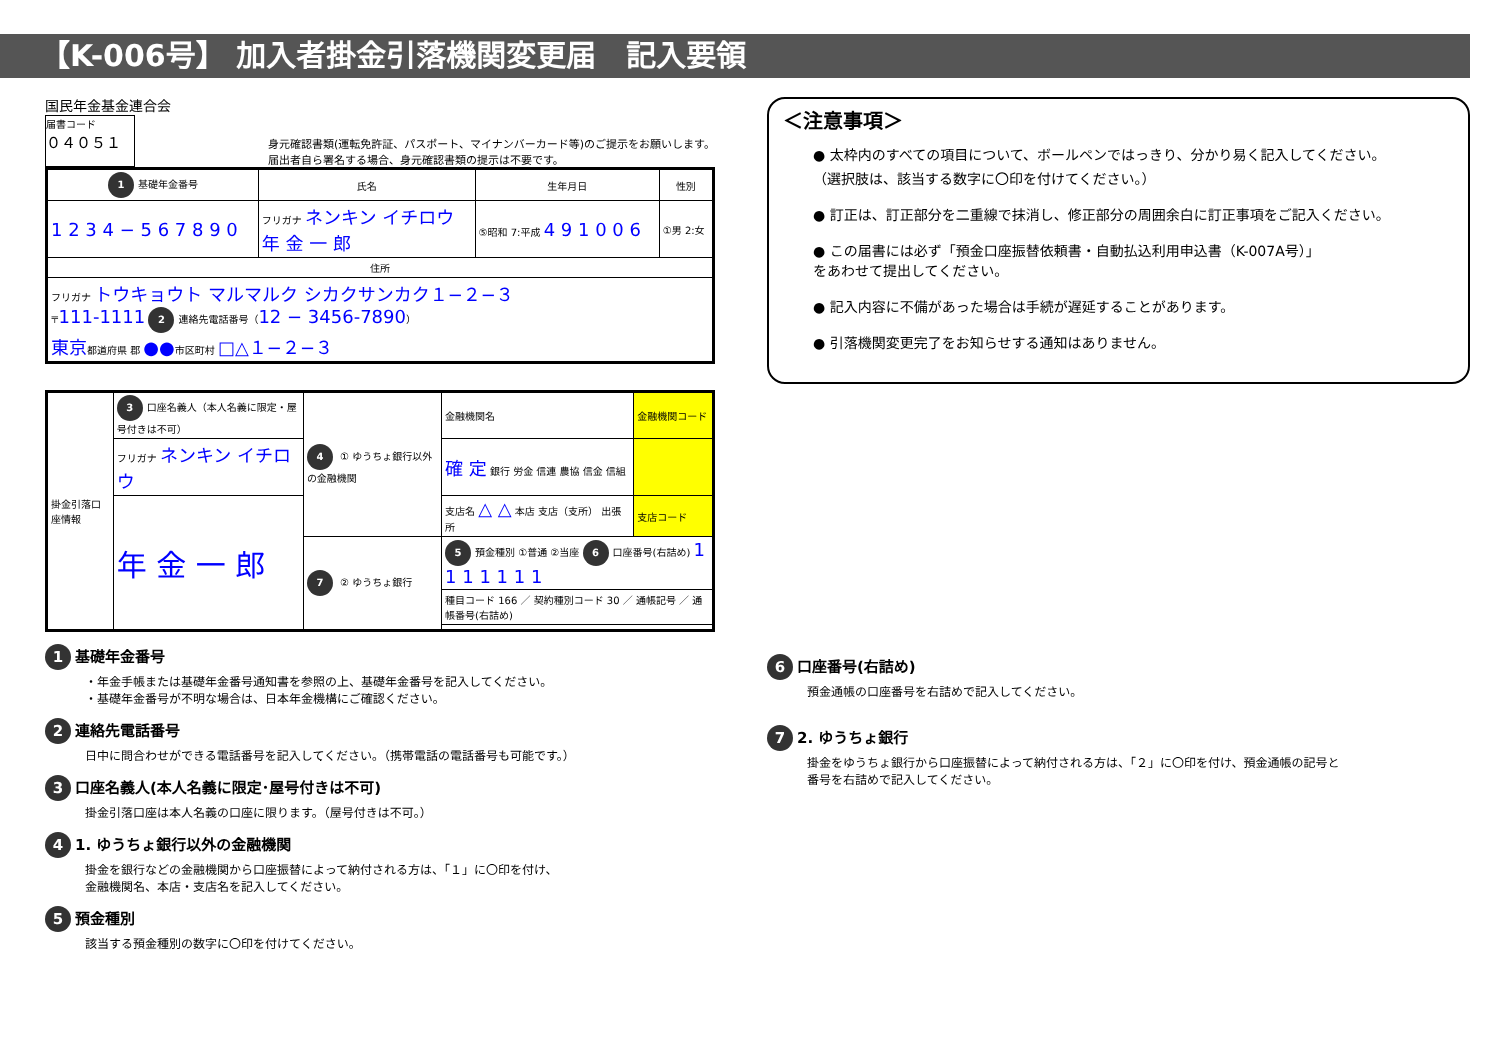【K-006号】 加入者掛金引落機関変更届　記入要領
国民年金基金連合会
届書コード
０４０５１
身元確認書類(運転免許証、パスポート、マイナンバーカード等)のご提示をお願いします。
届出者自ら署名する場合、身元確認書類の提示は不要です。
| 1 基礎年金番号 | 氏名 | 生年月日 | 性別 |
| --- | --- | --- | --- |
| 1 2 3 4 − 5 6 7 8 9 0 | フリガナ ネンキン イチロウ 年 金 一 郎 | ⑤昭和 7:平成 4 9 1 0 0 6 | ①男 2:女 |
| 住所 | | | |
| フリガナ トウキョウト マルマルク シカクサンカク１−２−３ 〒 111-1111 2 連絡先電話番号（ 12 − 3456-7890 ） 東京 都道府県 郡 ●● 市区町村 □△１−２−３ | | | |
| 掛金引落口座情報 | 3 口座名義人（本人名義に限定・屋号付きは不可） | 4 ① ゆうちょ銀行以外の金融機関 | 金融機関名 | 金融機関コード |
| | フリガナ ネンキン イチロウ | | 確 定 銀行 労金 信連 農協 信金 信組 | |
| | 年 金 一 郎 | | 支店名 △ △ 本店 支店（支所） 出張所 | 支店コード |
| | | 7 ② ゆうちょ銀行 | 5 預金種別 ①普通 ②当座 6 口座番号(右詰め) 1 1 1 1 1 1 1 | |
| | | | 種目コード 166 ／ 契約種別コード 30 ／ 通帳記号 ／ 通帳番号(右詰め) | |
1 基礎年金番号
・年金手帳または基礎年金番号通知書を参照の上、基礎年金番号を記入してください。
・基礎年金番号が不明な場合は、日本年金機構にご確認ください。
2 連絡先電話番号
日中に問合わせができる電話番号を記入してください。（携帯電話の電話番号も可能です。）
3 口座名義人(本人名義に限定･屋号付きは不可)
掛金引落口座は本人名義の口座に限ります。（屋号付きは不可。）
4 1. ゆうちょ銀行以外の金融機関
掛金を銀行などの金融機関から口座振替によって納付される方は、「１」に〇印を付け、
金融機関名、本店・支店名を記入してください。
5 預金種別
該当する預金種別の数字に〇印を付けてください。
＜注意事項＞
● 太枠内のすべての項目について、ボールペンではっきり、分かり易く記入してください。
（選択肢は、該当する数字に〇印を付けてください。）
● 訂正は、訂正部分を二重線で抹消し、修正部分の周囲余白に訂正事項をご記入ください。
● この届書には必ず「預金口座振替依頼書・自動払込利用申込書（K-007A号）」
をあわせて提出してください。
● 記入内容に不備があった場合は手続が遅延することがあります。
● 引落機関変更完了をお知らせする通知はありません。
6 口座番号(右詰め)
預金通帳の口座番号を右詰めで記入してください。
7 2. ゆうちょ銀行
掛金をゆうちょ銀行から口座振替によって納付される方は、「２」に〇印を付け、預金通帳の記号と
番号を右詰めで記入してください。